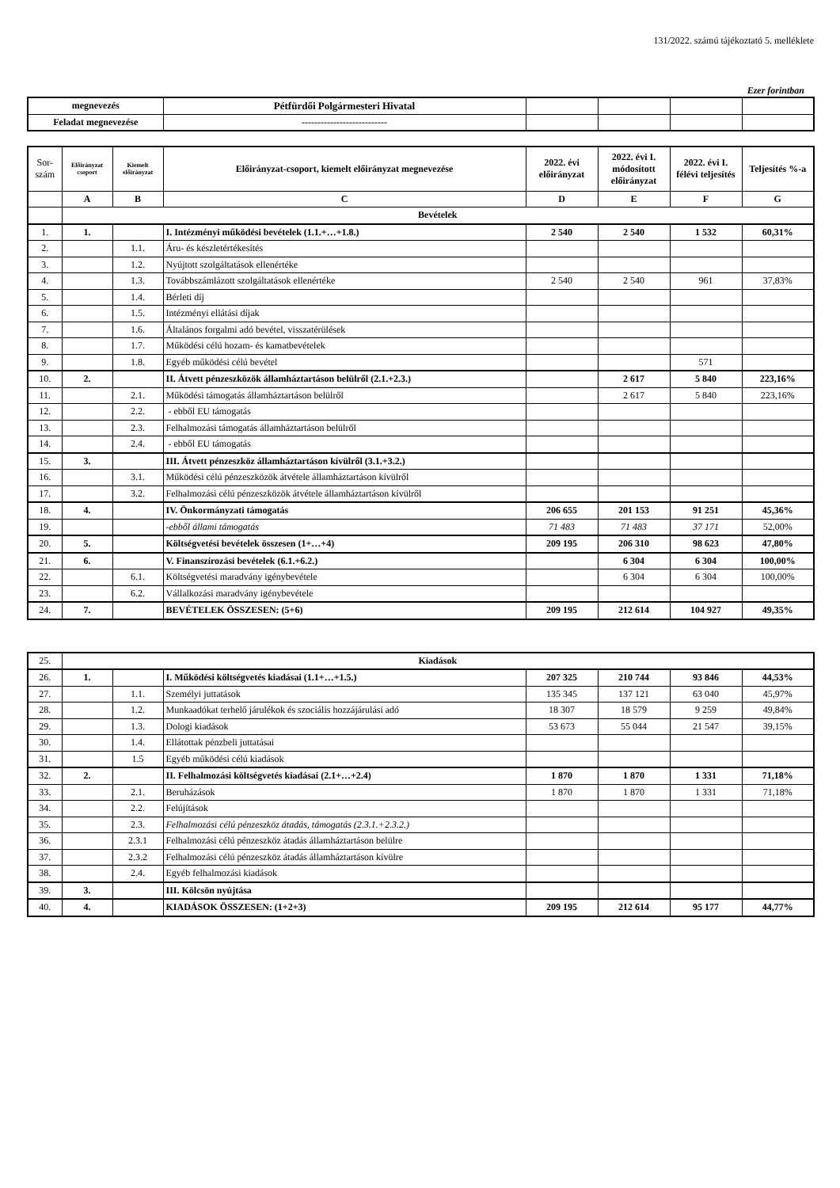131/2022. számú tájékoztató 5. melléklete
Ezer forintban
| megnevezés | Pétfürdői Polgármesteri Hivatal | | | | |
| Feladat megnevezése | --------------------------- | | | | |
| Sor- szám | Előirányzat csoport | Kiemelt előirányzat | Előirányzat-csoport, kiemelt előirányzat megnevezése | 2022. évi előirányzat | 2022. évi I. módosított előirányzat | 2022. évi I. félévi teljesítés | Teljesítés %-a |
| | A | B | C | D | E | F | G |
| | Bevételek | | | | | | |
| 1. | 1. | | I. Intézményi működési bevételek (1.1.+…+1.8.) | 2 540 | 2 540 | 1 532 | 60,31% |
| 2. | | 1.1. | Áru- és készletértékesítés | | | | |
| 3. | | 1.2. | Nyújtott szolgáltatások ellenértéke | | | | |
| 4. | | 1.3. | Továbbszámlázott szolgáltatások ellenértéke | 2 540 | 2 540 | 961 | 37,83% |
| 5. | | 1.4. | Bérleti díj | | | | |
| 6. | | 1.5. | Intézményi ellátási díjak | | | | |
| 7. | | 1.6. | Általános forgalmi adó bevétel, visszatérülések | | | | |
| 8. | | 1.7. | Működési célú hozam- és kamatbevételek | | | | |
| 9. | | 1.8. | Egyéb működési célú bevétel | | | 571 | |
| 10. | 2. | | II. Átvett pénzeszközök államháztartáson belülről (2.1.+2.3.) | | 2 617 | 5 840 | 223,16% |
| 11. | | 2.1. | Működési támogatás államháztartáson belülről | | 2 617 | 5 840 | 223,16% |
| 12. | | 2.2. | - ebből EU támogatás | | | | |
| 13. | | 2.3. | Felhalmozási támogatás államháztartáson belülről | | | | |
| 14. | | 2.4. | - ebből EU támogatás | | | | |
| 15. | 3. | | III. Átvett pénzeszköz államháztartáson kívülről (3.1.+3.2.) | | | | |
| 16. | | 3.1. | Működési célú pénzeszközök átvétele államháztartáson kívülről | | | | |
| 17. | | 3.2. | Felhalmozási célú pénzeszközök átvétele államháztartáson kívülről | | | | |
| 18. | 4. | | IV. Önkormányzati támogatás | 206 655 | 201 153 | 91 251 | 45,36% |
| 19. | | | -ebből állami támogatás | 71 483 | 71 483 | 37 171 | 52,00% |
| 20. | 5. | | Költségvetési bevételek összesen (1+…+4) | 209 195 | 206 310 | 98 623 | 47,80% |
| 21. | 6. | | V. Finanszírozási bevételek (6.1.+6.2.) | | 6 304 | 6 304 | 100,00% |
| 22. | | 6.1. | Költségvetési maradvány igénybevétele | | 6 304 | 6 304 | 100,00% |
| 23. | | 6.2. | Vállalkozási maradvány igénybevétele | | | | |
| 24. | 7. | | BEVÉTELEK ÖSSZESEN: (5+6) | 209 195 | 212 614 | 104 927 | 49,35% |
| 25. | Kiadások | | | | | | |
| 26. | 1. | | I. Működési költségvetés kiadásai (1.1+…+1.5.) | 207 325 | 210 744 | 93 846 | 44,53% |
| 27. | | 1.1. | Személyi juttatások | 135 345 | 137 121 | 63 040 | 45,97% |
| 28. | | 1.2. | Munkaadókat terhelő járulékok és szociális hozzájárulási adó | 18 307 | 18 579 | 9 259 | 49,84% |
| 29. | | 1.3. | Dologi kiadások | 53 673 | 55 044 | 21 547 | 39,15% |
| 30. | | 1.4. | Ellátottak pénzbeli juttatásai | | | | |
| 31. | | 1.5 | Egyéb működési célú kiadások | | | | |
| 32. | 2. | | II. Felhalmozási költségvetés kiadásai (2.1+…+2.4) | 1 870 | 1 870 | 1 331 | 71,18% |
| 33. | | 2.1. | Beruházások | 1 870 | 1 870 | 1 331 | 71,18% |
| 34. | | 2.2. | Felújítások | | | | |
| 35. | | 2.3. | Felhalmozási célú pénzeszköz átadás, támogatás (2.3.1.+2.3.2.) | | | | |
| 36. | | 2.3.1 | Felhalmozási célú pénzeszköz átadás államháztartáson belülre | | | | |
| 37. | | 2.3.2 | Felhalmozási célú pénzeszköz átadás államháztartáson kívülre | | | | |
| 38. | | 2.4. | Egyéb felhalmozási kiadások | | | | |
| 39. | 3. | | III. Kölcsön nyújtása | | | | |
| 40. | 4. | | KIADÁSOK ÖSSZESEN: (1+2+3) | 209 195 | 212 614 | 95 177 | 44,77% |